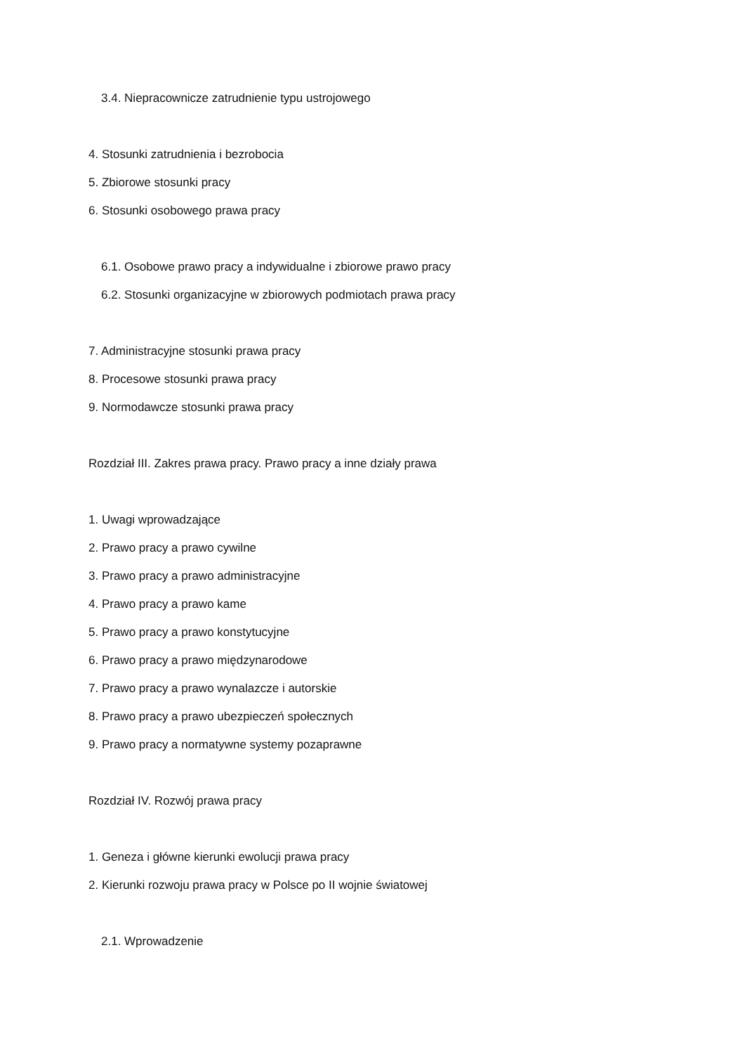3.4. Niepracownicze zatrudnienie typu ustrojowego
4. Stosunki zatrudnienia i bezrobocia
5. Zbiorowe stosunki pracy
6. Stosunki osobowego prawa pracy
6.1. Osobowe prawo pracy a indywidualne i zbiorowe prawo pracy
6.2. Stosunki organizacyjne w zbiorowych podmiotach prawa pracy
7. Administracyjne stosunki prawa pracy
8. Procesowe stosunki prawa pracy
9. Normodawcze stosunki prawa pracy
Rozdział III. Zakres prawa pracy. Prawo pracy a inne działy prawa
1. Uwagi wprowadzające
2. Prawo pracy a prawo cywilne
3. Prawo pracy a prawo administracyjne
4. Prawo pracy a prawo kame
5. Prawo pracy a prawo konstytucyjne
6. Prawo pracy a prawo międzynarodowe
7. Prawo pracy a prawo wynalazcze i autorskie
8. Prawo pracy a prawo ubezpieczeń społecznych
9. Prawo pracy a normatywne systemy pozaprawne
Rozdział IV. Rozwój prawa pracy
1. Geneza i główne kierunki ewolucji prawa pracy
2. Kierunki rozwoju prawa pracy w Polsce po II wojnie światowej
2.1. Wprowadzenie